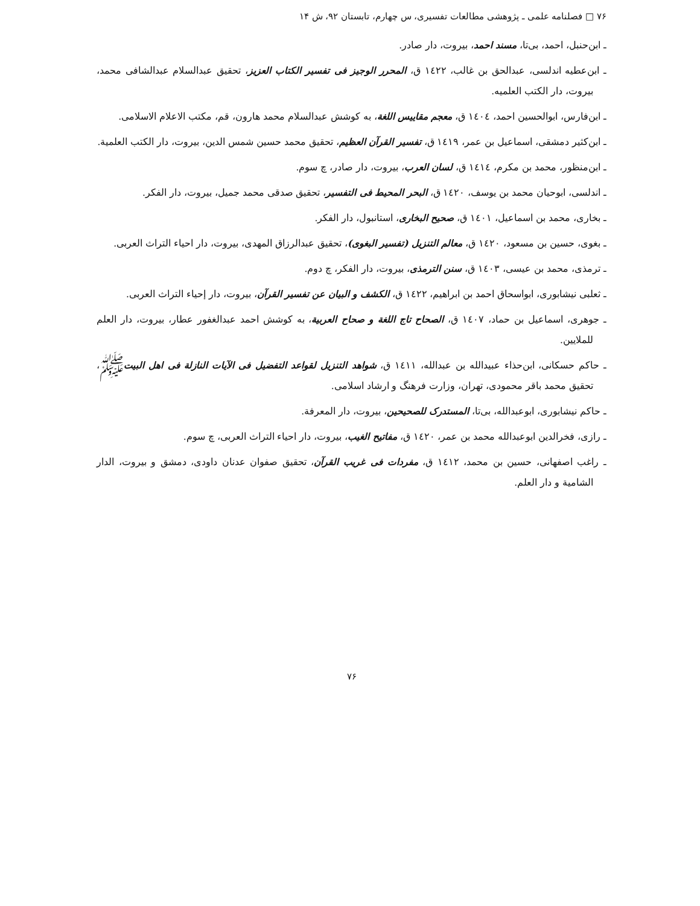۷۶ □ فصلنامه علمی ـ پژوهشی مطالعات تفسیری، س چهارم، تابستان ۹۲، ش ۱۴
ـ ابن‌حنبل، احمد، بی‌تا، مسند احمد، بیروت، دار صادر.
ـ ابن‌عطیه اندلسی، عبدالحق بن غالب، ۱٤۲۲ ق، المحرر الوجیز فی تفسیر الکتاب العزیز، تحقیق عبدالسلام عبدالشافی محمد، بیروت، دار الکتب العلمیه.
ـ ابن‌فارس، ابوالحسین احمد، ١٤٠٤ ق، معجم مقاییس اللغة، به کوشش عبدالسلام محمد هارون، قم، مکتب الاعلام الاسلامی.
ـ ابن‌کثیر دمشقی، اسماعیل بن عمر، ۱٤۱۹ ق، تفسیر القرآن العظیم، تحقیق محمد حسین شمس الدین، بیروت، دار الکتب العلمیة.
ـ ابن‌منظور، محمد بن مکرم، ١٤١٤ ق، لسان العرب، بیروت، دار صادر، چ سوم.
ـ اندلسی، ابوحیان محمد بن یوسف، ١٤٢٠ ق، البحر المحیط فی التفسیر، تحقیق صدقی محمد جمیل، بیروت، دار الفکر.
ـ بخاری، محمد بن اسماعیل، ١٤٠١ ق، صحیح البخاری، استانبول، دار الفکر.
ـ بغوی، حسین بن مسعود، ١٤٢٠ ق، معالم التنزیل (تفسیر البغوی)، تحقیق عبدالرزاق المهدی، بیروت، دار احیاء التراث العربی.
ـ ترمذی، محمد بن عیسی، ١٤٠٣ ق، سنن الترمذی، بیروت، دار الفکر، چ دوم.
ـ ثعلبی نیشابوری، ابواسحاق احمد بن ابراهیم، ١٤٢٢ ق، الکشف و البیان عن تفسیر القرآن، بیروت، دار إحیاء التراث العربی.
ـ جوهری، اسماعیل بن حماد، ١٤٠٧ ق، الصحاح تاج اللغة و صحاح العربیة، به کوشش احمد عبدالغفور عطار، بیروت، دار العلم للملایین.
ـ حاکم حسکانی، ابن‌حذاء عبیدالله بن عبدالله، ١٤١١ ق، شواهد التنزیل لقواعد التفضیل فی الآیات النازلة فی اهل البیتﷺ، تحقیق محمد باقر محمودی، تهران، وزارت فرهنگ و ارشاد اسلامی.
ـ حاکم نیشابوری، ابوعبدالله، بی‌تا، المستدرک للصحیحین، بیروت، دار المعرفة.
ـ رازی، فخرالدین ابوعبدالله محمد بن عمر، ۱٤۲۰ ق، مفاتیح الغیب، بیروت، دار احیاء التراث العربی، چ سوم.
ـ راغب اصفهانی، حسین بن محمد، ١٤١٢ ق، مفردات فی غریب القرآن، تحقیق صفوان عدنان داودی، دمشق و بیروت، الدار الشامیة و دار العلم.
۷۶